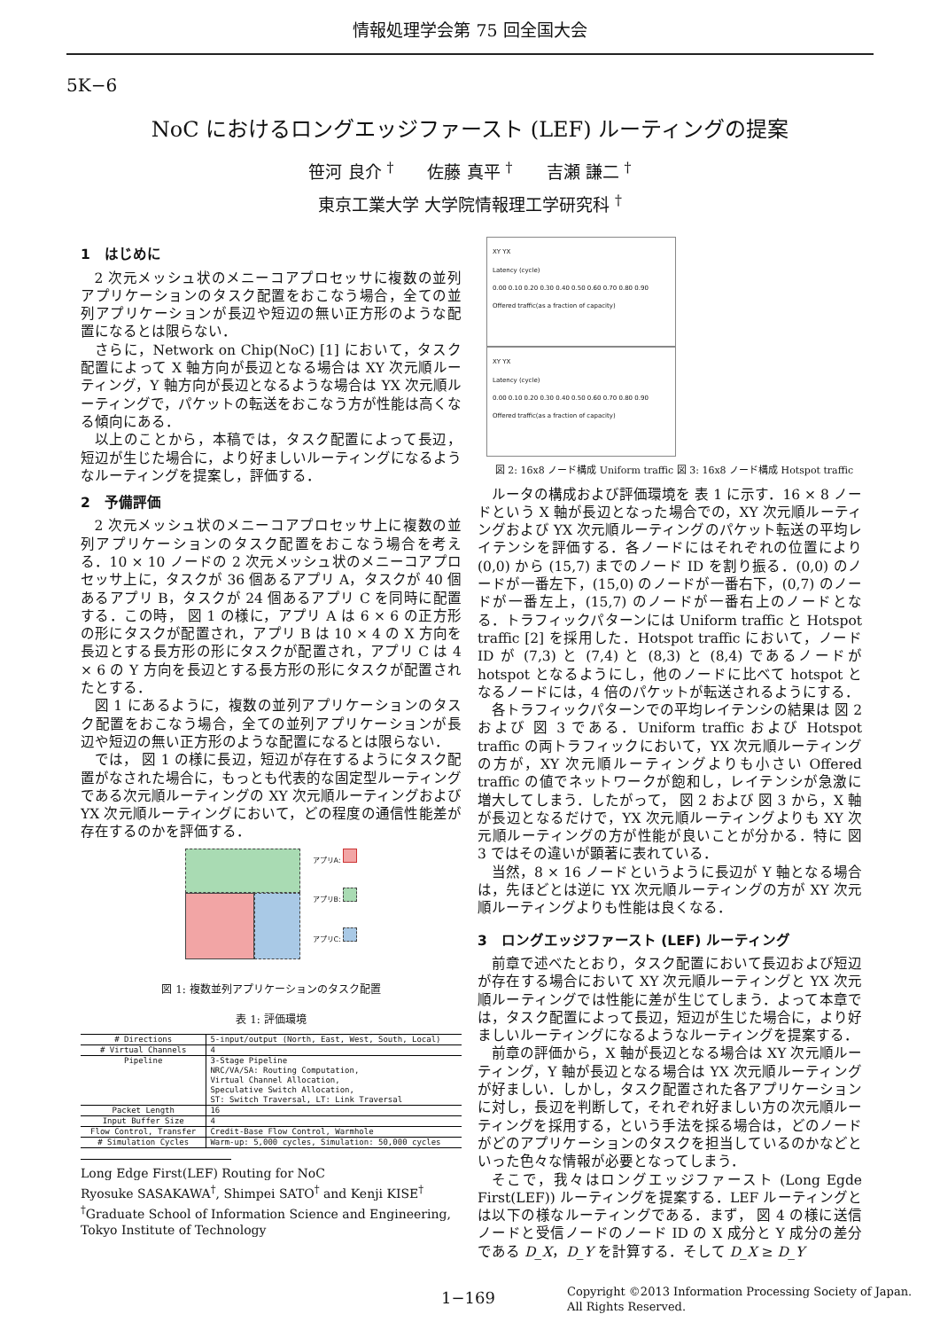情報処理学会第 75 回全国大会
5K−6
NoC におけるロングエッジファースト (LEF) ルーティングの提案
笹河 良介 <sup>†</sup>　　佐藤 真平 <sup>†</sup>　　吉瀬 謙二 <sup>†</sup>
東京工業大学 大学院情報理工学研究科 <sup>†</sup>
1　はじめに
2 次元メッシュ状のメニーコアプロセッサに複数の並列アプリケーションのタスク配置をおこなう場合，全ての並列アプリケーションが長辺や短辺の無い正方形のような配置になるとは限らない．
さらに，Network on Chip(NoC) [1] において，タスク配置によって X 軸方向が長辺となる場合は XY 次元順ルーティング，Y 軸方向が長辺となるような場合は YX 次元順ルーティングで，パケットの転送をおこなう方が性能は高くなる傾向にある．
以上のことから，本稿では，タスク配置によって長辺，短辺が生じた場合に，より好ましいルーティングになるようなルーティングを提案し，評価する．
2　予備評価
2 次元メッシュ状のメニーコアプロセッサ上に複数の並列アプリケーションのタスク配置をおこなう場合を考える．10 × 10 ノードの 2 次元メッシュ状のメニーコアプロセッサ上に，タスクが 36 個あるアプリ A，タスクが 40 個あるアプリ B，タスクが 24 個あるアプリ C を同時に配置する．この時， 図 1 の様に，アプリ A は 6 × 6 の正方形の形にタスクが配置され，アプリ B は 10 × 4 の X 方向を長辺とする長方形の形にタスクが配置され，アプリ C は 4 × 6 の Y 方向を長辺とする長方形の形にタスクが配置されたとする．
図 1 にあるように，複数の並列アプリケーションのタスク配置をおこなう場合，全ての並列アプリケーションが長辺や短辺の無い正方形のような配置になるとは限らない．
では， 図 1 の様に長辺，短辺が存在するようにタスク配置がなされた場合に，もっとも代表的な固定型ルーティングである次元順ルーティングの XY 次元順ルーティングおよび YX 次元順ルーティングにおいて，どの程度の通信性能差が存在するのかを評価する．
アプリA:
アプリB:
アプリC:
図 1: 複数並列アプリケーションのタスク配置
表 1: 評価環境
| # Directions | 5-input/output (North, East, West, South, Local) |
| # Virtual Channels | 4 |
| Pipeline | 3-Stage Pipeline NRC/VA/SA: Routing Computation, Virtual Channel Allocation, Speculative Switch Allocation, ST: Switch Traversal, LT: Link Traversal |
| Packet Length | 16 |
| Input Buffer Size | 4 |
| Flow Control, Transfer | Credit-Base Flow Control, Warmhole |
| # Simulation Cycles | Warm-up: 5,000 cycles, Simulation: 50,000 cycles |
Long Edge First(LEF) Routing for NoC
Ryosuke SASAKAWA<sup>†</sup>, Shimpei SATO<sup>†</sup> and Kenji KISE<sup>†</sup>
<sup>†</sup> Graduate School of Information Science and Engineering, Tokyo Institute of Technology
XY YX
Latency (cycle)
0.00 0.10 0.20 0.30 0.40 0.50 0.60 0.70 0.80 0.90
Offered traffic(as a fraction of capacity)
XY YX
Latency (cycle)
0.00 0.10 0.20 0.30 0.40 0.50 0.60 0.70 0.80 0.90
Offered traffic(as a fraction of capacity)
図 2: 16x8 ノード構成 Uniform traffic 図 3: 16x8 ノード構成 Hotspot traffic
ルータの構成および評価環境を 表 1 に示す．16 × 8 ノードという X 軸が長辺となった場合での，XY 次元順ルーティングおよび YX 次元順ルーティングのパケット転送の平均レイテンシを評価する．各ノードにはそれぞれの位置により (0,0) から (15,7) までのノード ID を割り振る．(0,0) のノードが一番左下，(15,0) のノードが一番右下，(0,7) のノードが一番左上，(15,7) のノードが一番右上のノードとなる．トラフィックパターンには Uniform traffic と Hotspot traffic [2] を採用した．Hotspot traffic において，ノード ID が (7,3) と (7,4) と (8,3) と (8,4) であるノードが hotspot となるようにし，他のノードに比べて hotspot となるノードには，4 倍のパケットが転送されるようにする．
各トラフィックパターンでの平均レイテンシの結果は 図 2 および 図 3 である．Uniform traffic および Hotspot traffic の両トラフィックにおいて，YX 次元順ルーティングの方が，XY 次元順ルーティングよりも小さい Offered traffic の値でネットワークが飽和し，レイテンシが急激に増大してしまう．したがって， 図 2 および 図 3 から，X 軸が長辺となるだけで，YX 次元順ルーティングよりも XY 次元順ルーティングの方が性能が良いことが分かる．特に 図 3 ではその違いが顕著に表れている．
当然，8 × 16 ノードというように長辺が Y 軸となる場合は，先ほどとは逆に YX 次元順ルーティングの方が XY 次元順ルーティングよりも性能は良くなる．
3　ロングエッジファースト (LEF) ルーティング
前章で述べたとおり，タスク配置において長辺および短辺が存在する場合において XY 次元順ルーティングと YX 次元順ルーティングでは性能に差が生じてしまう．よって本章では，タスク配置によって長辺，短辺が生じた場合に，より好ましいルーティングになるようなルーティングを提案する．
前章の評価から，X 軸が長辺となる場合は XY 次元順ルーティング，Y 軸が長辺となる場合は YX 次元順ルーティングが好ましい．しかし，タスク配置された各アプリケーションに対し，長辺を判断して，それぞれ好ましい方の次元順ルーティングを採用する，という手法を採る場合は，どのノードがどのアプリケーションのタスクを担当しているのかなどといった色々な情報が必要となってしまう．
そこで，我々はロングエッジファースト (Long Egde First(LEF)) ルーティングを提案する．LEF ルーティングとは以下の様なルーティングである．まず， 図 4 の様に送信ノードと受信ノードのノード ID の X 成分と Y 成分の差分である D_X，D_Y を計算する．そして D_X ≥ D_Y
1−169 Copyright ©2013 Information Processing Society of Japan.
All Rights Reserved.